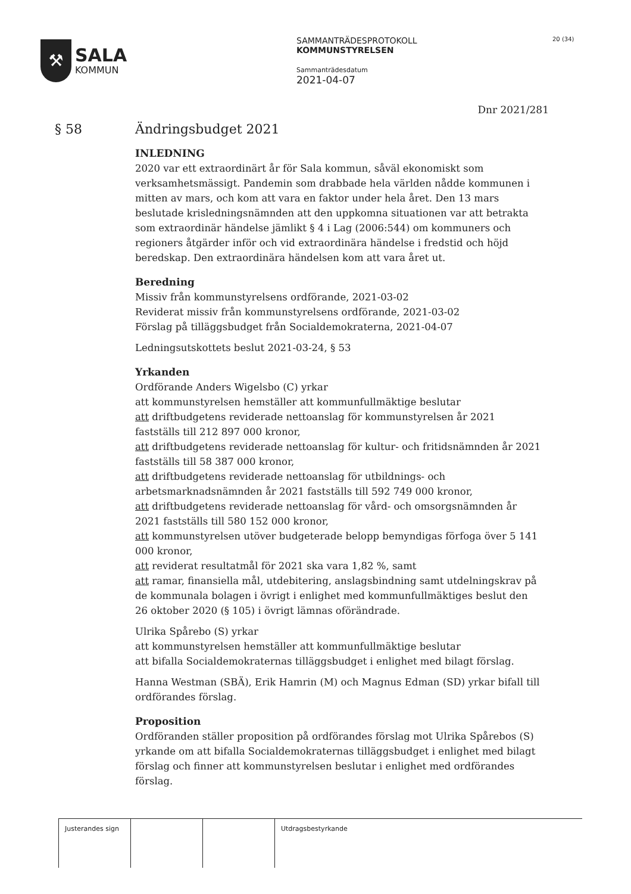⚒
SALA
KOMMUN
SAMMANTRÄDESPROTOKOLL
KOMMUNSTYRELSEN
Sammanträdesdatum
2021-04-07
20 (34)
Dnr 2021/281
§ 58 Ändringsbudget 2021
INLEDNING
2020 var ett extraordinärt år för Sala kommun, såväl ekonomiskt som verksamhetsmässigt. Pandemin som drabbade hela världen nådde kommunen i mitten av mars, och kom att vara en faktor under hela året. Den 13 mars beslutade krisledningsnämnden att den uppkomna situationen var att betrakta som extraordinär händelse jämlikt § 4 i Lag (2006:544) om kommuners och regioners åtgärder inför och vid extraordinära händelse i fredstid och höjd beredskap. Den extraordinära händelsen kom att vara året ut.
Beredning
Missiv från kommunstyrelsens ordförande, 2021-03-02
Reviderat missiv från kommunstyrelsens ordförande, 2021-03-02
Förslag på tilläggsbudget från Socialdemokraterna, 2021-04-07
Ledningsutskottets beslut 2021-03-24, § 53
Yrkanden
Ordförande Anders Wigelsbo (C) yrkar
att kommunstyrelsen hemställer att kommunfullmäktige beslutar
att driftbudgetens reviderade nettoanslag för kommunstyrelsen år 2021 fastställs till 212 897 000 kronor,
att driftbudgetens reviderade nettoanslag för kultur- och fritidsnämnden år 2021 fastställs till 58 387 000 kronor,
att driftbudgetens reviderade nettoanslag för utbildnings- och arbetsmarknadsnämnden år 2021 fastställs till 592 749 000 kronor,
att driftbudgetens reviderade nettoanslag för vård- och omsorgsnämnden år 2021 fastställs till 580 152 000 kronor,
att kommunstyrelsen utöver budgeterade belopp bemyndigas förfoga över 5 141 000 kronor,
att reviderat resultatmål för 2021 ska vara 1,82 %, samt
att ramar, finansiella mål, utdebitering, anslagsbindning samt utdelningskrav på de kommunala bolagen i övrigt i enlighet med kommunfullmäktiges beslut den 26 oktober 2020 (§ 105) i övrigt lämnas oförändrade.
Ulrika Spårebo (S) yrkar
att kommunstyrelsen hemställer att kommunfullmäktige beslutar
att bifalla Socialdemokraternas tilläggsbudget i enlighet med bilagt förslag.
Hanna Westman (SBÄ), Erik Hamrin (M) och Magnus Edman (SD) yrkar bifall till ordförandes förslag.
Proposition
Ordföranden ställer proposition på ordförandes förslag mot Ulrika Spårebos (S) yrkande om att bifalla Socialdemokraternas tilläggsbudget i enlighet med bilagt förslag och finner att kommunstyrelsen beslutar i enlighet med ordförandes förslag.
Justerandes sign
Utdragsbestyrkande